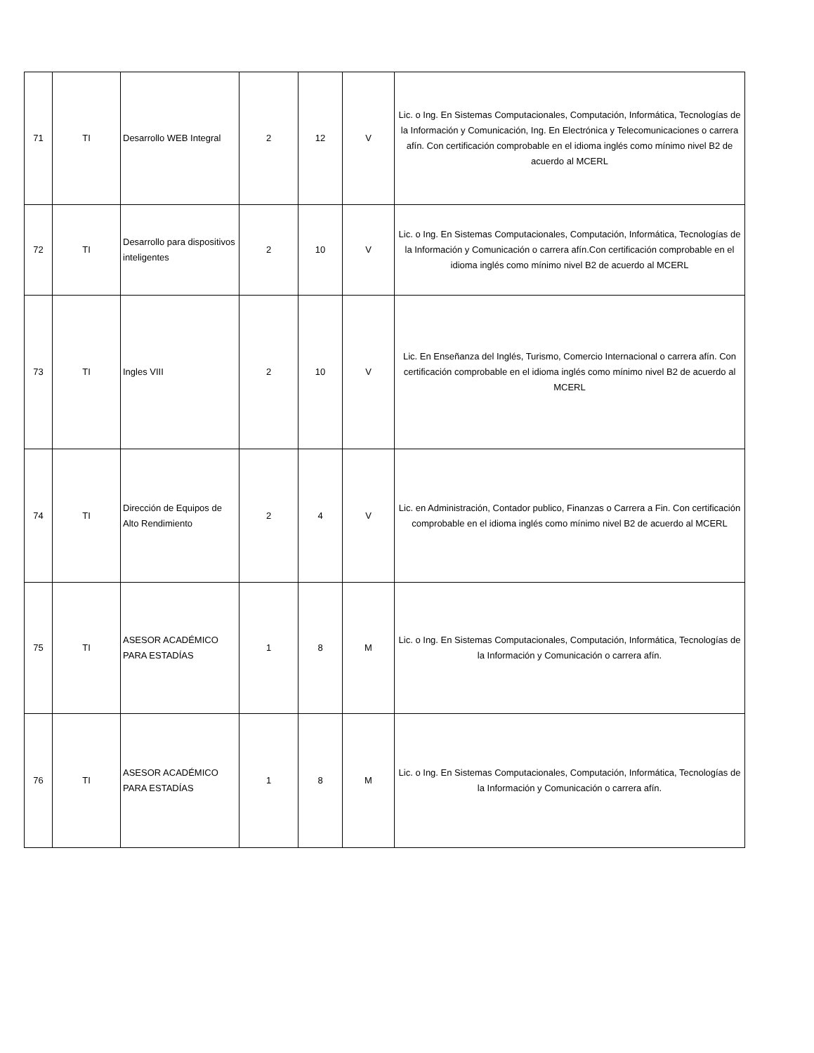| 71 | TI | Desarrollo WEB Integral | 2 | 12 | V | Lic. o Ing. En Sistemas Computacionales, Computación, Informática, Tecnologías de la Información y Comunicación, Ing. En Electrónica y Telecomunicaciones o carrera afín. Con certificación comprobable en el idioma inglés como mínimo nivel B2 de acuerdo al MCERL |
| 72 | TI | Desarrollo para dispositivos inteligentes | 2 | 10 | V | Lic. o Ing. En Sistemas Computacionales, Computación, Informática, Tecnologías de la Información y Comunicación o carrera afín.Con certificación comprobable en el idioma inglés como mínimo nivel B2 de acuerdo al MCERL |
| 73 | TI | Ingles VIII | 2 | 10 | V | Lic. En Enseñanza del Inglés, Turismo, Comercio Internacional o carrera afín. Con certificación comprobable en el idioma inglés como mínimo nivel B2 de acuerdo al MCERL |
| 74 | TI | Dirección de Equipos de Alto Rendimiento | 2 | 4 | V | Lic. en Administración, Contador publico, Finanzas o Carrera a Fin. Con certificación comprobable en el idioma inglés como mínimo nivel B2 de acuerdo al MCERL |
| 75 | TI | ASESOR ACADÉMICO PARA ESTADÍAS | 1 | 8 | M | Lic. o Ing. En Sistemas Computacionales, Computación, Informática, Tecnologías de la Información y Comunicación o carrera afín. |
| 76 | TI | ASESOR ACADÉMICO PARA ESTADÍAS | 1 | 8 | M | Lic. o Ing. En Sistemas Computacionales, Computación, Informática, Tecnologías de la Información y Comunicación o carrera afín. |